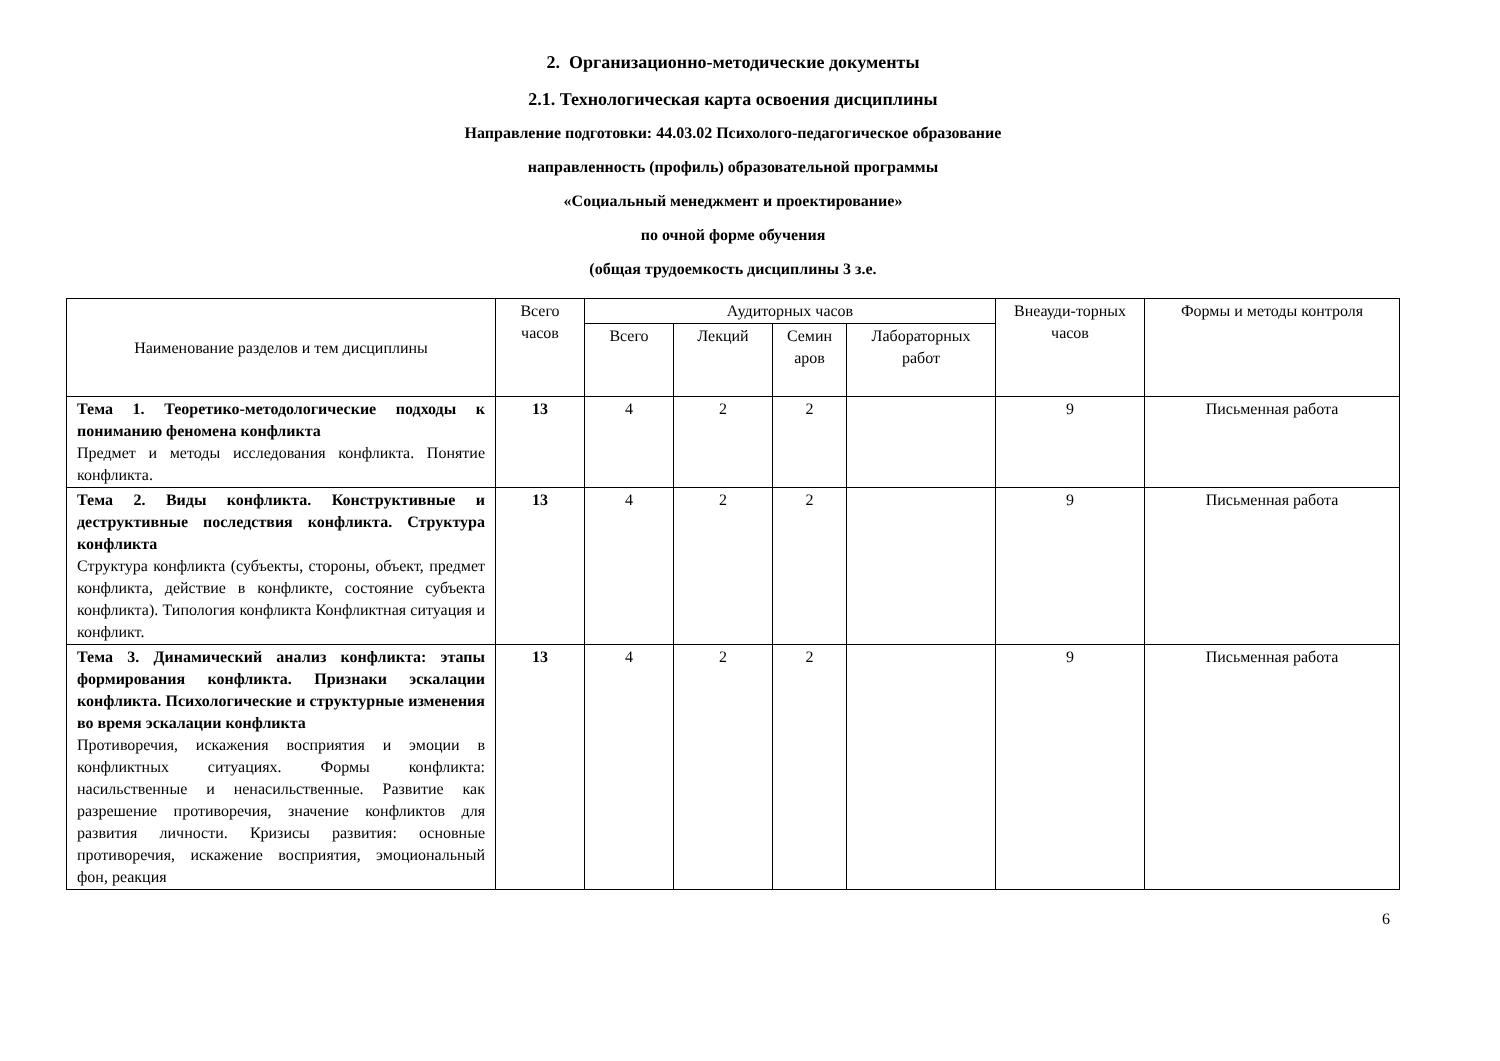2. Организационно-методические документы
2.1. Технологическая карта освоения дисциплины
Направление подготовки: 44.03.02 Психолого-педагогическое образование
направленность (профиль) образовательной программы
«Социальный менеджмент и проектирование»
по очной форме обучения
(общая трудоемкость дисциплины 3 з.е.
| Наименование разделов и тем дисциплины | Всего часов | Аудиторных часов | | | | Внеауди-торных часов | Формы и методы контроля |
| --- | --- | --- | --- | --- | --- | --- | --- |
| | | Всего | Лекций | Семин аров | Лабораторных работ | | |
| Тема 1. Теоретико-методологические подходы к пониманию феномена конфликта Предмет и методы исследования конфликта. Понятие конфликта. | 13 | 4 | 2 | 2 | | 9 | Письменная работа |
| Тема 2. Виды конфликта. Конструктивные и деструктивные последствия конфликта. Структура конфликта Структура конфликта (субъекты, стороны, объект, предмет конфликта, действие в конфликте, состояние субъекта конфликта). Типология конфликта Конфликтная ситуация и конфликт. | 13 | 4 | 2 | 2 | | 9 | Письменная работа |
| Тема 3. Динамический анализ конфликта: этапы формирования конфликта. Признаки эскалации конфликта. Психологические и структурные изменения во время эскалации конфликта Противоречия, искажения восприятия и эмоции в конфликтных ситуациях. Формы конфликта: насильственные и ненасильственные. Развитие как разрешение противоречия, значение конфликтов для развития личности. Кризисы развития: основные противоречия, искажение восприятия, эмоциональный фон, реакция | 13 | 4 | 2 | 2 | | 9 | Письменная работа |
6